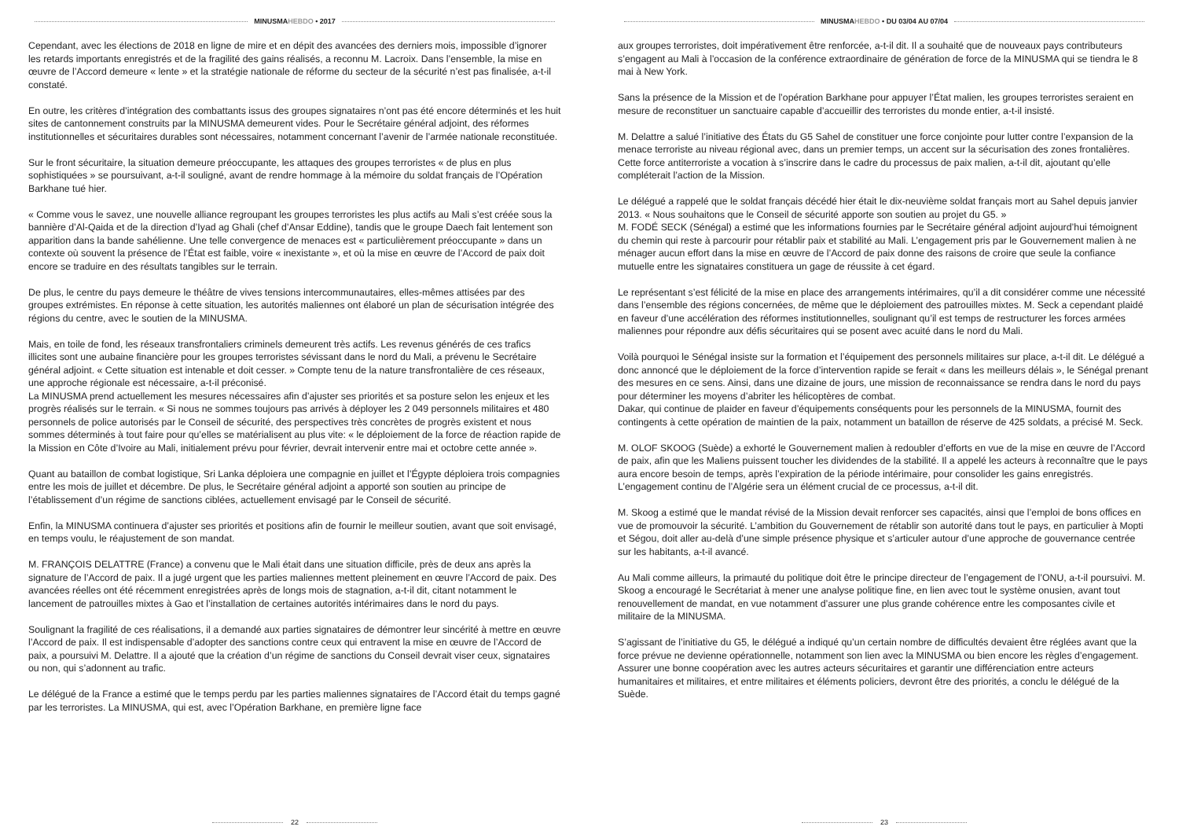MINUSMAHEBDO • 2017
Cependant, avec les élections de 2018 en ligne de mire et en dépit des avancées des derniers mois, impossible d’ignorer les retards importants enregistrés et de la fragilité des gains réalisés, a reconnu M. Lacroix. Dans l’ensemble, la mise en œuvre de l’Accord demeure « lente » et la stratégie nationale de réforme du secteur de la sécurité n’est pas finalisée, a-t-il constaté.
En outre, les critères d’intégration des combattants issus des groupes signataires n’ont pas été encore déterminés et les huit sites de cantonnement construits par la MINUSMA demeurent vides. Pour le Secrétaire général adjoint, des réformes institutionnelles et sécuritaires durables sont nécessaires, notamment concernant l’avenir de l’armée nationale reconstituée.
Sur le front sécuritaire, la situation demeure préoccupante, les attaques des groupes terroristes « de plus en plus sophistiquées » se poursuivant, a-t-il souligné, avant de rendre hommage à la mémoire du soldat français de l’Opération Barkhane tué hier.
« Comme vous le savez, une nouvelle alliance regroupant les groupes terroristes les plus actifs au Mali s’est créée sous la bannière d’Al-Qaida et de la direction d’Iyad ag Ghali (chef d’Ansar Eddine), tandis que le groupe Daech fait lentement son apparition dans la bande sahélienne. Une telle convergence de menaces est « particulièrement préoccupante » dans un contexte où souvent la présence de l’État est faible, voire « inexistante », et où la mise en œuvre de l’Accord de paix doit encore se traduire en des résultats tangibles sur le terrain.
De plus, le centre du pays demeure le théâtre de vives tensions intercommunautaires, elles-mêmes attisées par des groupes extrémistes. En réponse à cette situation, les autorités maliennes ont élaboré un plan de sécurisation intégrée des régions du centre, avec le soutien de la MINUSMA.
Mais, en toile de fond, les réseaux transfrontaliers criminels demeurent très actifs. Les revenus générés de ces trafics illicites sont une aubaine financière pour les groupes terroristes sévissant dans le nord du Mali, a prévenu le Secrétaire général adjoint. « Cette situation est intenable et doit cesser. » Compte tenu de la nature transfrontalière de ces réseaux, une approche régionale est nécessaire, a-t-il préconisé.
La MINUSMA prend actuellement les mesures nécessaires afin d’ajuster ses priorités et sa posture selon les enjeux et les progrès réalisés sur le terrain. « Si nous ne sommes toujours pas arrivés à déployer les 2 049 personnels militaires et 480 personnels de police autorisés par le Conseil de sécurité, des perspectives très concrètes de progrès existent et nous sommes déterminés à tout faire pour qu’elles se matérialisent au plus vite: « le déploiement de la force de réaction rapide de la Mission en Côte d’Ivoire au Mali, initialement prévu pour février, devrait intervenir entre mai et octobre cette année ».
Quant au bataillon de combat logistique, Sri Lanka déploiera une compagnie en juillet et l’Égypte déploiera trois compagnies entre les mois de juillet et décembre. De plus, le Secrétaire général adjoint a apporté son soutien au principe de l’établissement d’un régime de sanctions ciblées, actuellement envisagé par le Conseil de sécurité.
Enfin, la MINUSMA continuera d’ajuster ses priorités et positions afin de fournir le meilleur soutien, avant que soit envisagé, en temps voulu, le réajustement de son mandat.
M. FRANÇOIS DELATTRE (France) a convenu que le Mali était dans une situation difficile, près de deux ans après la signature de l’Accord de paix. Il a jugé urgent que les parties maliennes mettent pleinement en œuvre l’Accord de paix. Des avancées réelles ont été récemment enregistrées après de longs mois de stagnation, a-t-il dit, citant notamment le lancement de patrouilles mixtes à Gao et l’installation de certaines autorités intérimaires dans le nord du pays.
Soulignant la fragilité de ces réalisations, il a demandé aux parties signataires de démontrer leur sincérité à mettre en œuvre l’Accord de paix. Il est indispensable d’adopter des sanctions contre ceux qui entravent la mise en œuvre de l’Accord de paix, a poursuivi M. Delattre. Il a ajouté que la création d’un régime de sanctions du Conseil devrait viser ceux, signataires ou non, qui s’adonnent au trafic.
Le délégué de la France a estimé que le temps perdu par les parties maliennes signataires de l’Accord était du temps gagné par les terroristes. La MINUSMA, qui est, avec l’Opération Barkhane, en première ligne face
22
MINUSMAHEBDO • DU 03/04 AU 07/04
aux groupes terroristes, doit impérativement être renforcée, a-t-il dit. Il a souhaité que de nouveaux pays contributeurs s’engagent au Mali à l’occasion de la conférence extraordinaire de génération de force de la MINUSMA qui se tiendra le 8 mai à New York.
Sans la présence de la Mission et de l’opération Barkhane pour appuyer l’État malien, les groupes terroristes seraient en mesure de reconstituer un sanctuaire capable d’accueillir des terroristes du monde entier, a-t-il insisté.
M. Delattre a salué l’initiative des États du G5 Sahel de constituer une force conjointe pour lutter contre l’expansion de la menace terroriste au niveau régional avec, dans un premier temps, un accent sur la sécurisation des zones frontalières. Cette force antiterroriste a vocation à s’inscrire dans le cadre du processus de paix malien, a-t-il dit, ajoutant qu’elle compléterait l’action de la Mission.
Le délégué a rappelé que le soldat français décédé hier était le dix-neuvième soldat français mort au Sahel depuis janvier 2013. « Nous souhaitons que le Conseil de sécurité apporte son soutien au projet du G5. »
M. FODÉ SECK (Sénégal) a estimé que les informations fournies par le Secrétaire général adjoint aujourd’hui témoignent du chemin qui reste à parcourir pour rétablir paix et stabilité au Mali. L’engagement pris par le Gouvernement malien à ne ménager aucun effort dans la mise en œuvre de l’Accord de paix donne des raisons de croire que seule la confiance mutuelle entre les signataires constituera un gage de réussite à cet égard.
Le représentant s’est félicité de la mise en place des arrangements intérimaires, qu’il a dit considérer comme une nécessité dans l’ensemble des régions concernées, de même que le déploiement des patrouilles mixtes. M. Seck a cependant plaidé en faveur d’une accélération des réformes institutionnelles, soulignant qu’il est temps de restructurer les forces armées maliennes pour répondre aux défis sécuritaires qui se posent avec acuité dans le nord du Mali.
Voilà pourquoi le Sénégal insiste sur la formation et l’équipement des personnels militaires sur place, a-t-il dit. Le délégué a donc annoncé que le déploiement de la force d’intervention rapide se ferait « dans les meilleurs délais », le Sénégal prenant des mesures en ce sens. Ainsi, dans une dizaine de jours, une mission de reconnaissance se rendra dans le nord du pays pour déterminer les moyens d’abriter les hélicoptères de combat.
Dakar, qui continue de plaider en faveur d’équipements conséquents pour les personnels de la MINUSMA, fournit des contingents à cette opération de maintien de la paix, notamment un bataillon de réserve de 425 soldats, a précisé M. Seck.
M. OLOF SKOOG (Suède) a exhorté le Gouvernement malien à redoubler d’efforts en vue de la mise en œuvre de l’Accord de paix, afin que les Maliens puissent toucher les dividendes de la stabilité. Il a appelé les acteurs à reconnaître que le pays aura encore besoin de temps, après l’expiration de la période intérimaire, pour consolider les gains enregistrés. L’engagement continu de l’Algérie sera un élément crucial de ce processus, a-t-il dit.
M. Skoog a estimé que le mandat révisé de la Mission devait renforcer ses capacités, ainsi que l’emploi de bons offices en vue de promouvoir la sécurité. L’ambition du Gouvernement de rétablir son autorité dans tout le pays, en particulier à Mopti et Ségou, doit aller au-delà d’une simple présence physique et s’articuler autour d’une approche de gouvernance centrée sur les habitants, a-t-il avancé.
Au Mali comme ailleurs, la primauté du politique doit être le principe directeur de l’engagement de l’ONU, a-t-il poursuivi. M. Skoog a encouragé le Secrétariat à mener une analyse politique fine, en lien avec tout le système onusien, avant tout renouvellement de mandat, en vue notamment d’assurer une plus grande cohérence entre les composantes civile et militaire de la MINUSMA.
S’agissant de l’initiative du G5, le délégué a indiqué qu’un certain nombre de difficultés devaient être réglées avant que la force prévue ne devienne opérationnelle, notamment son lien avec la MINUSMA ou bien encore les règles d’engagement. Assurer une bonne coopération avec les autres acteurs sécuritaires et garantir une différenciation entre acteurs humanitaires et militaires, et entre militaires et éléments policiers, devront être des priorités, a conclu le délégué de la Suède.
23